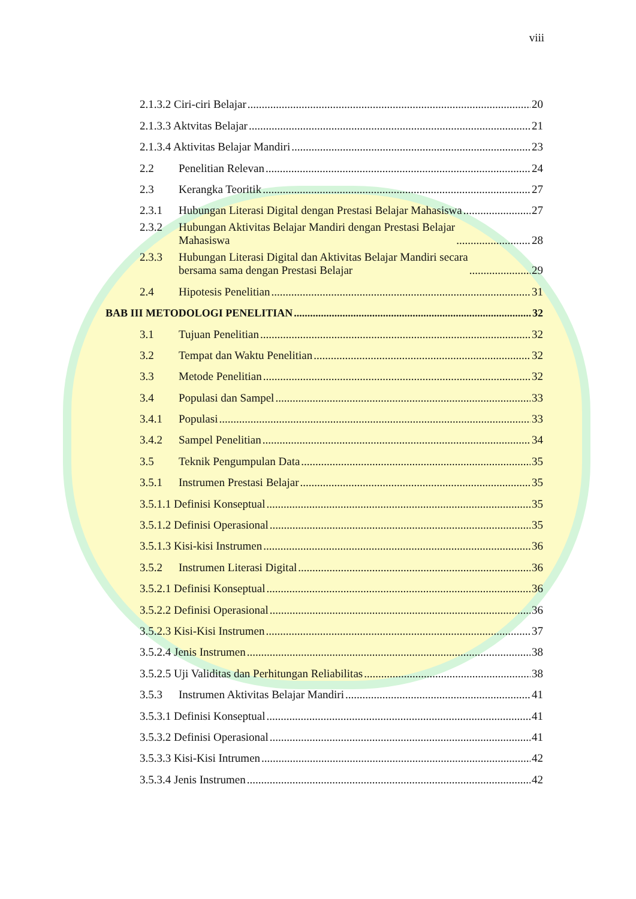viii
2.1.3.2 Ciri-ciri Belajar 20
2.1.3.3 Aktvitas Belajar 21
2.1.3.4 Aktivitas Belajar Mandiri 23
2.2 Penelitian Relevan 24
2.3 Kerangka Teoritik 27
2.3.1 Hubungan Literasi Digital dengan Prestasi Belajar Mahasiswa 27
2.3.2 Hubungan Aktivitas Belajar Mandiri dengan Prestasi Belajar
Mahasiswa 28
2.3.3 Hubungan Literasi Digital dan Aktivitas Belajar Mandiri secara
bersama sama dengan Prestasi Belajar 29
2.4 Hipotesis Penelitian 31
BAB III METODOLOGI PENELITIAN 32
3.1 Tujuan Penelitian 32
3.2 Tempat dan Waktu Penelitian 32
3.3 Metode Penelitian 32
3.4 Populasi dan Sampel 33
3.4.1 Populasi 33
3.4.2 Sampel Penelitian 34
3.5 Teknik Pengumpulan Data 35
3.5.1 Instrumen Prestasi Belajar 35
3.5.1.1 Definisi Konseptual 35
3.5.1.2 Definisi Operasional 35
3.5.1.3 Kisi-kisi Instrumen 36
3.5.2 Instrumen Literasi Digital 36
3.5.2.1 Definisi Konseptual 36
3.5.2.2 Definisi Operasional 36
3.5.2.3 Kisi-Kisi Instrumen 37
3.5.2.4 Jenis Instrumen 38
3.5.2.5 Uji Validitas dan Perhitungan Reliabilitas 38
3.5.3 Instrumen Aktivitas Belajar Mandiri 41
3.5.3.1 Definisi Konseptual 41
3.5.3.2 Definisi Operasional 41
3.5.3.3 Kisi-Kisi Intrumen 42
3.5.3.4 Jenis Instrumen 42